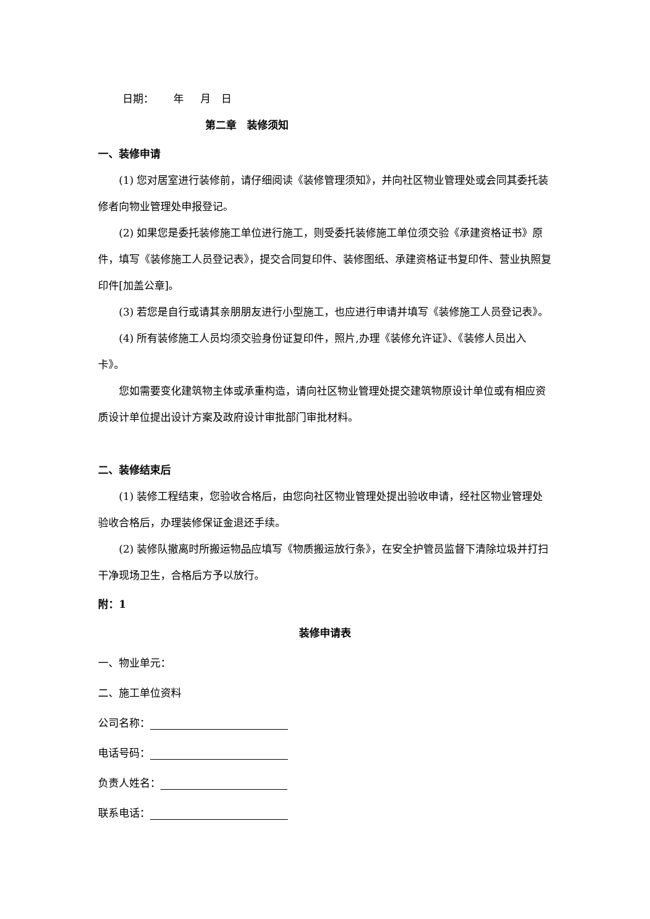日期： 年 月 日
第二章　装修须知
一、装修申请
(1) 您对居室进行装修前，请仔细阅读《装修管理须知》，并向社区物业管理处或会同其委托装修者向物业管理处申报登记。
(2) 如果您是委托装修施工单位进行施工，则受委托装修施工单位须交验《承建资格证书》原件，填写《装修施工人员登记表》，提交合同复印件、装修图纸、承建资格证书复印件、营业执照复印件[加盖公章]。
(3) 若您是自行或请其亲朋朋友进行小型施工，也应进行申请并填写《装修施工人员登记表》。
(4) 所有装修施工人员均须交验身份证复印件，照片,办理《装修允许证》、《装修人员出入卡》。
您如需要变化建筑物主体或承重构造，请向社区物业管理处提交建筑物原设计单位或有相应资质设计单位提出设计方案及政府设计审批部门审批材料。
二、装修结束后
(1) 装修工程结束，您验收合格后，由您向社区物业管理处提出验收申请，经社区物业管理处验收合格后，办理装修保证金退还手续。
(2) 装修队撤离时所搬运物品应填写《物质搬运放行条》，在安全护管员监督下清除垃圾并打扫干净现场卫生，合格后方予以放行。
附：1
装修申请表
一、物业单元：
二、施工单位资料
公司名称：
电话号码：
负责人姓名：
联系电话：